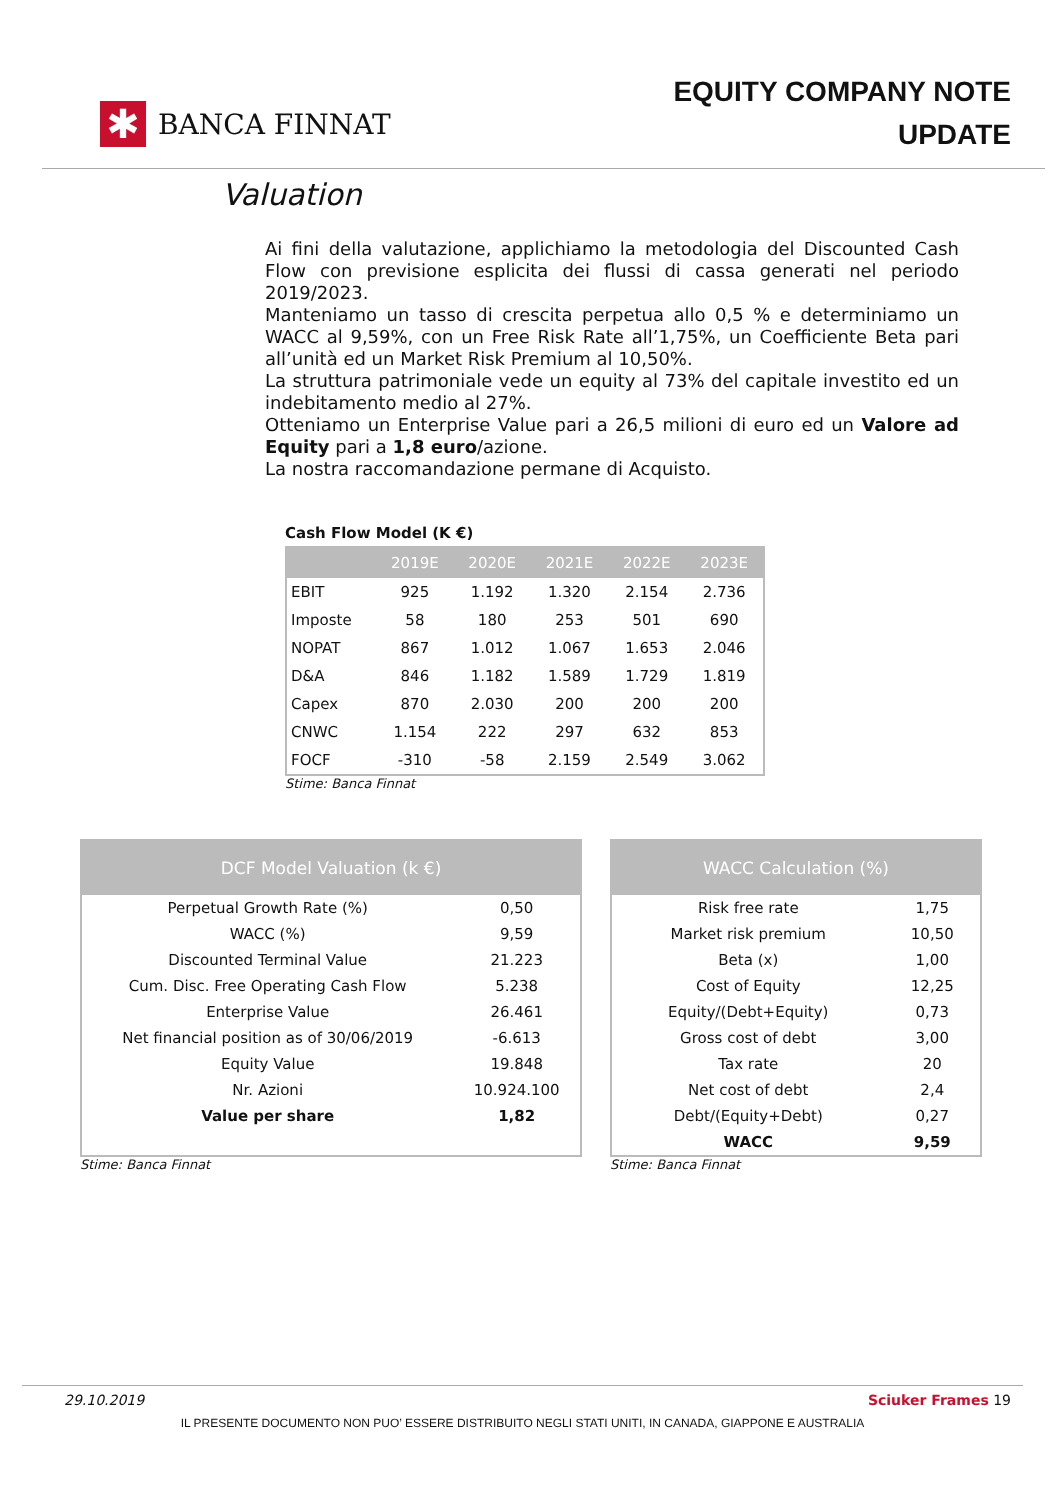✱
BANCA FINNAT
EQUITY COMPANY NOTE
UPDATE
Valuation
Ai fini della valutazione, applichiamo la metodologia del Discounted Cash Flow con previsione esplicita dei flussi di cassa generati nel periodo 2019/2023.
Manteniamo un tasso di crescita perpetua allo 0,5 % e determiniamo un WACC al 9,59%, con un Free Risk Rate all’1,75%, un Coefficiente Beta pari all’unità ed un Market Risk Premium al 10,50%.
La struttura patrimoniale vede un equity al 73% del capitale investito ed un indebitamento medio al 27%.
Otteniamo un Enterprise Value pari a 26,5 milioni di euro ed un Valore ad Equity pari a 1,8 euro/azione.
La nostra raccomandazione permane di Acquisto.
Cash Flow Model (K €)
| | 2019E | 2020E | 2021E | 2022E | 2023E |
| --- | --- | --- | --- | --- | --- |
| EBIT | 925 | 1.192 | 1.320 | 2.154 | 2.736 |
| Imposte | 58 | 180 | 253 | 501 | 690 |
| NOPAT | 867 | 1.012 | 1.067 | 1.653 | 2.046 |
| D&A | 846 | 1.182 | 1.589 | 1.729 | 1.819 |
| Capex | 870 | 2.030 | 200 | 200 | 200 |
| CNWC | 1.154 | 222 | 297 | 632 | 853 |
| FOCF | -310 | -58 | 2.159 | 2.549 | 3.062 |
Stime: Banca Finnat
| DCF Model Valuation (k €) | |
| --- | --- |
| Perpetual Growth Rate (%) | 0,50 |
| WACC (%) | 9,59 |
| Discounted Terminal Value | 21.223 |
| Cum. Disc. Free Operating Cash Flow | 5.238 |
| Enterprise Value | 26.461 |
| Net financial position as of 30/06/2019 | -6.613 |
| Equity Value | 19.848 |
| Nr. Azioni | 10.924.100 |
| Value per share | 1,82 |
Stime: Banca Finnat
| WACC Calculation (%) | |
| --- | --- |
| Risk free rate | 1,75 |
| Market risk premium | 10,50 |
| Beta (x) | 1,00 |
| Cost of Equity | 12,25 |
| Equity/(Debt+Equity) | 0,73 |
| Gross cost of debt | 3,00 |
| Tax rate | 20 |
| Net cost of debt | 2,4 |
| Debt/(Equity+Debt) | 0,27 |
| WACC | 9,59 |
Stime: Banca Finnat
29.10.2019 Sciuker Frames 19
IL PRESENTE DOCUMENTO NON PUO’ ESSERE DISTRIBUITO NEGLI STATI UNITI, IN CANADA, GIAPPONE E AUSTRALIA